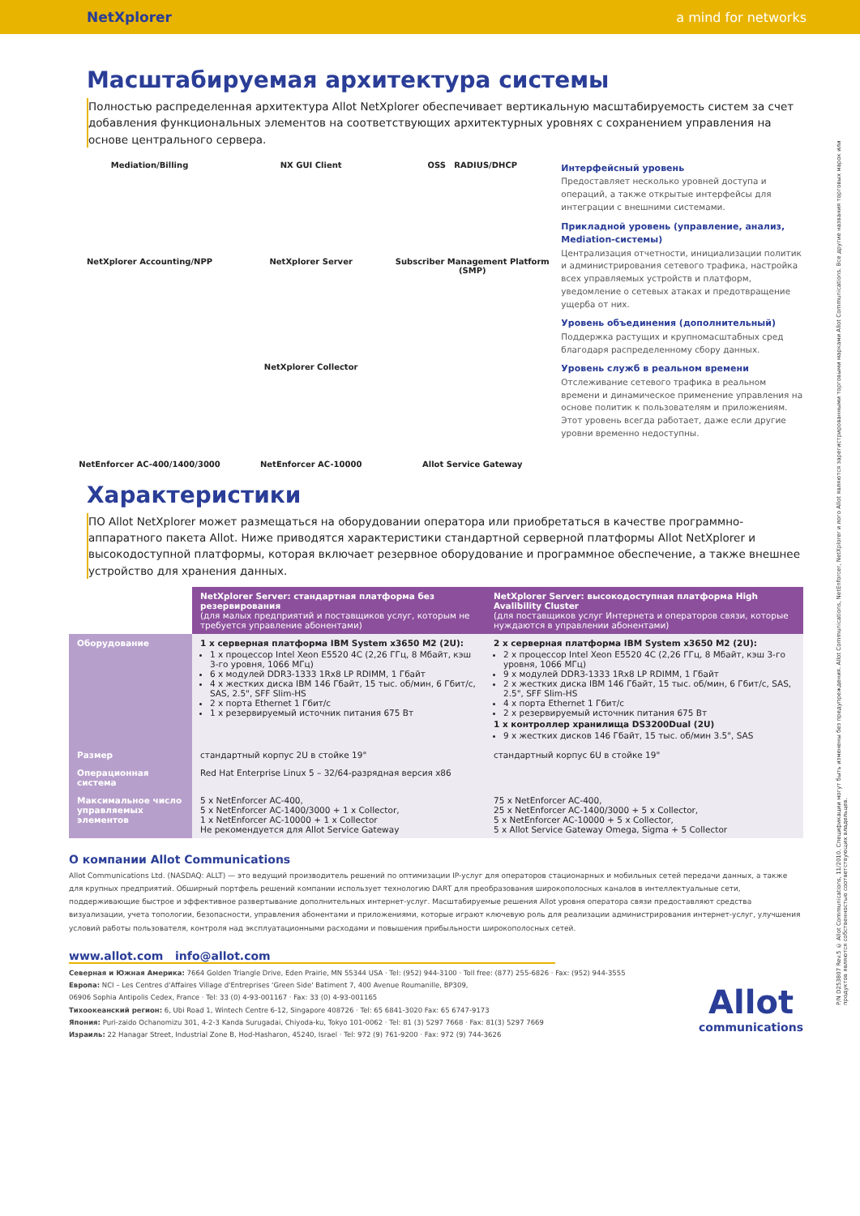NetXplorer a mind for networks
Масштабируемая архитектура системы
Полностью распределенная архитектура Allot NetXplorer обеспечивает вертикальную масштабируемость систем за счет добавления функциональных элементов на соответствующих архитектурных уровнях с сохранением управления на основе центрального сервера.
Mediation/Billing
NX GUI Client
OSS RADIUS/DHCP
NetXplorer Accounting/NPP
NetXplorer Server
Subscriber Management Platform (SMP)
NetXplorer Collector
NetEnforcer AC-400/1400/3000
NetEnforcer AC-10000
Allot Service Gateway
Интерфейсный уровень
Предоставляет несколько уровней доступа и операций, а также открытые интерфейсы для интеграции с внешними системами.
Прикладной уровень (управление, анализ, Mediation-системы)
Централизация отчетности, инициализации политик и администрирования сетевого трафика, настройка всех управляемых устройств и платформ, уведомление о сетевых атаках и предотвращение ущерба от них.
Уровень объединения (дополнительный)
Поддержка растущих и крупномасштабных сред благодаря распределенному сбору данных.
Уровень служб в реальном времени
Отслеживание сетевого трафика в реальном времени и динамическое применение управления на основе политик к пользователям и приложениям. Этот уровень всегда работает, даже если другие уровни временно недоступны.
Характеристики
ПО Allot NetXplorer может размещаться на оборудовании оператора или приобретаться в качестве программно-аппаратного пакета Allot. Ниже приводятся характеристики стандартной серверной платформы Allot NetXplorer и высокодоступной платформы, которая включает резервное оборудование и программное обеспечение, а также внешнее устройство для хранения данных.
| | NetXplorer Server: стандартная платформа без резервирования (для малых предприятий и поставщиков услуг, которым не требуется управление абонентами) | NetXplorer Server: высокодоступная платформа High Avalibility Cluster (для поставщиков услуг Интернета и операторов связи, которые нуждаются в управлении абонентами) |
| --- | --- | --- |
| Оборудование | 1 x серверная платформа IBM System x3650 M2 (2U): 1 x процессор Intel Xeon E5520 4C (2,26 ГГц, 8 Мбайт, кэш 3-го уровня, 1066 МГц) 6 x модулей DDR3-1333 1Rx8 LP RDIMM, 1 Гбайт 4 x жестких диска IBM 146 Гбайт, 15 тыс. об/мин, 6 Гбит/с, SAS, 2.5", SFF Slim-HS 2 x порта Ethernet 1 Гбит/с 1 x резервируемый источник питания 675 Вт | 2 x серверная платформа IBM System x3650 M2 (2U): 2 x процессор Intel Xeon E5520 4C (2,26 ГГц, 8 Мбайт, кэш 3-го уровня, 1066 МГц) 9 x модулей DDR3-1333 1Rx8 LP RDIMM, 1 Гбайт 2 x жестких диска IBM 146 Гбайт, 15 тыс. об/мин, 6 Гбит/с, SAS, 2.5", SFF Slim-HS 4 x порта Ethernet 1 Гбит/с 2 x резервируемый источник питания 675 Вт 1 x контроллер хранилища DS3200Dual (2U) 9 x жестких дисков 146 Гбайт, 15 тыс. об/мин 3.5", SAS |
| Размер | стандартный корпус 2U в стойке 19" | стандартный корпус 6U в стойке 19" |
| Операционная система | Red Hat Enterprise Linux 5 – 32/64-разрядная версия x86 | |
| Максимальное число управляемых элементов | 5 x NetEnforcer AC-400, 5 x NetEnforcer AC-1400/3000 + 1 x Collector, 1 x NetEnforcer AC-10000 + 1 x Collector Не рекомендуется для Allot Service Gateway | 75 x NetEnforcer AC-400, 25 x NetEnforcer AC-1400/3000 + 5 x Collector, 5 x NetEnforcer AC-10000 + 5 x Collector, 5 x Allot Service Gateway Omega, Sigma + 5 Collector |
О компании Allot Communications
Allot Communications Ltd. (NASDAQ: ALLT) — это ведущий производитель решений по оптимизации IP-услуг для операторов стационарных и мобильных сетей передачи данных, а также для крупных предприятий. Обширный портфель решений компании использует технологию DART для преобразования широкополосных каналов в интеллектуальные сети, поддерживающие быстрое и эффективное развертывание дополнительных интернет-услуг. Масштабируемые решения Allot уровня оператора связи предоставляют средства визуализации, учета топологии, безопасности, управления абонентами и приложениями, которые играют ключевую роль для реализации администрирования интернет-услуг, улучшения условий работы пользователя, контроля над эксплуатационными расходами и повышения прибыльности широкополосных сетей.
www.allot.com info@allot.com
Северная и Южная Америка: 7664 Golden Triangle Drive, Eden Prairie, MN 55344 USA · Tel: (952) 944-3100 · Toll free: (877) 255-6826 · Fax: (952) 944-3555
Европа: NCI – Les Centres d'Affaires Village d'Entreprises 'Green Side' Batiment 7, 400 Avenue Roumanille, BP309,
06906 Sophia Antipolis Cedex, France · Tel: 33 (0) 4-93-001167 · Fax: 33 (0) 4-93-001165
Тихоокеанский регион: 6, Ubi Road 1, Wintech Centre 6-12, Singapore 408726 · Tel: 65 6841-3020 Fax: 65 6747-9173
Япония: Puri-zaido Ochanomizu 301, 4-2-3 Kanda Surugadai, Chiyoda-ku, Tokyo 101-0062 · Tel: 81 (3) 5297 7668 · Fax: 81(3) 5297 7669
Израиль: 22 Hanagar Street, Industrial Zone B, Hod-Hasharon, 45240, Israel · Tel: 972 (9) 761-9200 · Fax: 972 (9) 744-3626
Allot
communications
P/N D253807 Rev.5 © Allot Communications, 11/2010. Спецификации могут быть изменены без предупреждения. Allot Communications, NetEnforcer, NetXplorer и лого Allot являются зарегистрированными торговыми марками Allot Communications. Все другие названия торговых марок или продуктов являются собственностью соответствующих владельцев.